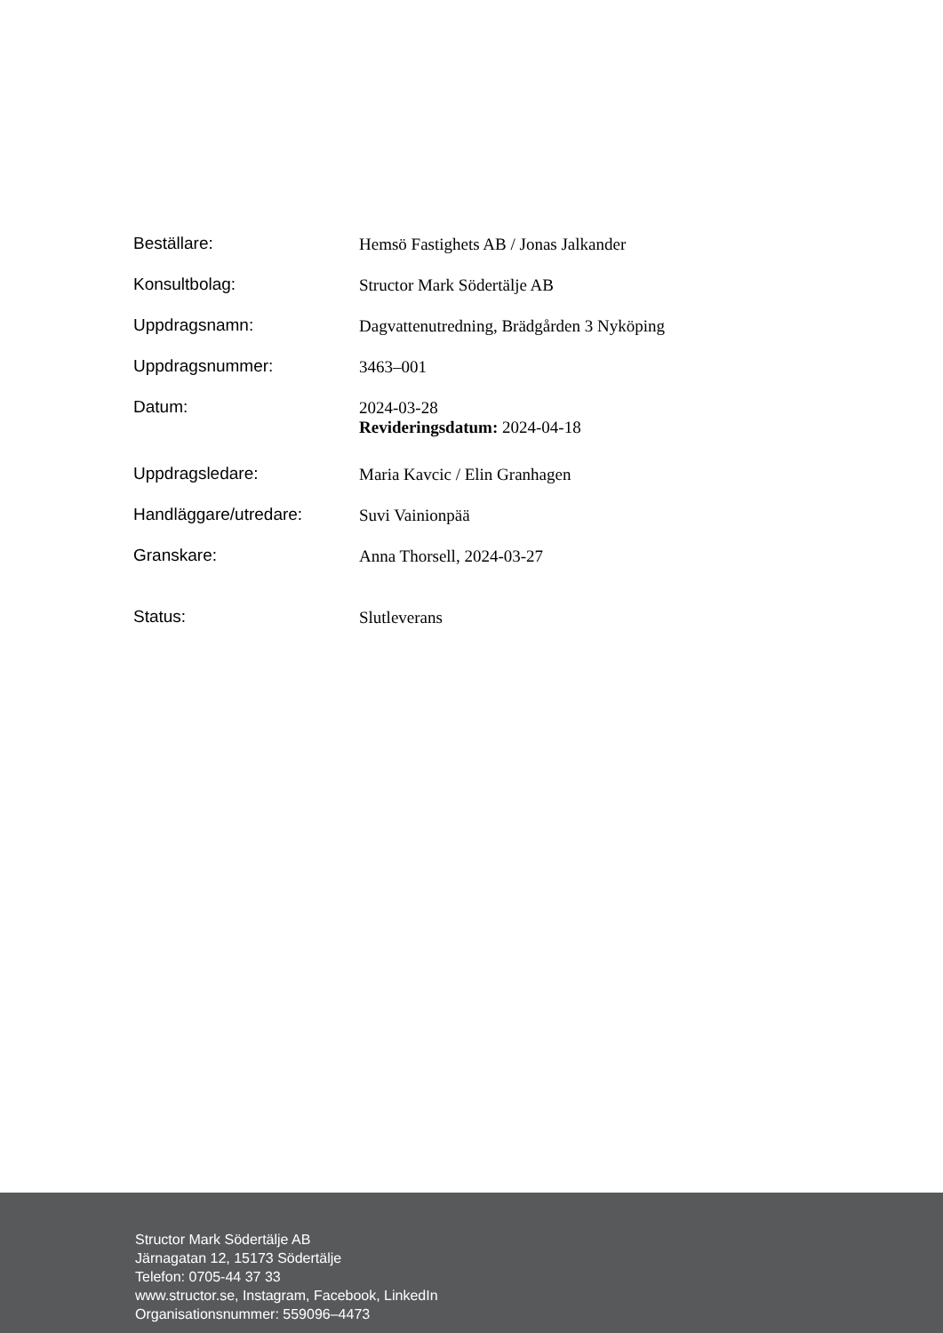| Beställare: | Hemsö Fastighets AB / Jonas Jalkander |
| Konsultbolag: | Structor Mark Södertälje AB |
| Uppdragsnamn: | Dagvattenutredning, Brädgården 3 Nyköping |
| Uppdragsnummer: | 3463–001 |
| Datum: | 2024-03-28 Revideringsdatum: 2024-04-18 |
| Uppdragsledare: | Maria Kavcic / Elin Granhagen |
| Handläggare/utredare: | Suvi Vainionpää |
| Granskare: | Anna Thorsell, 2024-03-27 |
| Status: | Slutleverans |
Structor Mark Södertälje AB
Järnagatan 12, 15173 Södertälje
Telefon: 0705-44 37 33
www.structor.se, Instagram, Facebook, LinkedIn
Organisationsnummer: 559096–4473